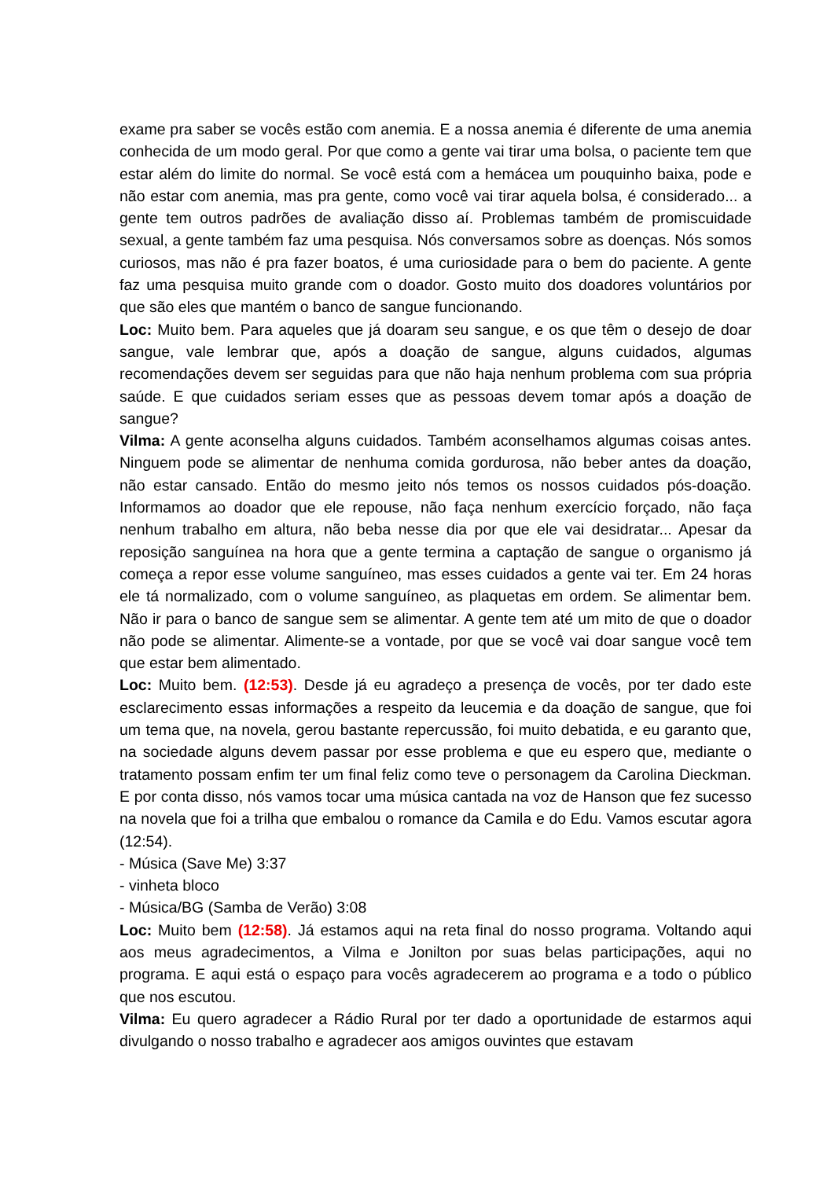exame pra saber se vocês estão com anemia. E a nossa anemia é diferente de uma anemia conhecida de um modo geral. Por que como a gente vai tirar uma bolsa, o paciente tem que estar além do limite do normal. Se você está com a hemácea um pouquinho baixa, pode e não estar com anemia, mas pra gente, como você vai tirar aquela bolsa, é considerado... a gente tem outros padrões de avaliação disso aí. Problemas também de promiscuidade sexual, a gente também faz uma pesquisa. Nós conversamos sobre as doenças. Nós somos curiosos, mas não é pra fazer boatos, é uma curiosidade para o bem do paciente. A gente faz uma pesquisa muito grande com o doador. Gosto muito dos doadores voluntários por que são eles que mantém o banco de sangue funcionando.
Loc: Muito bem. Para aqueles que já doaram seu sangue, e os que têm o desejo de doar sangue, vale lembrar que, após a doação de sangue, alguns cuidados, algumas recomendações devem ser seguidas para que não haja nenhum problema com sua própria saúde. E que cuidados seriam esses que as pessoas devem tomar após a doação de sangue?
Vilma: A gente aconselha alguns cuidados. Também aconselhamos algumas coisas antes. Ninguem pode se alimentar de nenhuma comida gordurosa, não beber antes da doação, não estar cansado. Então do mesmo jeito nós temos os nossos cuidados pós-doação. Informamos ao doador que ele repouse, não faça nenhum exercício forçado, não faça nenhum trabalho em altura, não beba nesse dia por que ele vai desidratar... Apesar da reposição sanguínea na hora que a gente termina a captação de sangue o organismo já começa a repor esse volume sanguíneo, mas esses cuidados a gente vai ter. Em 24 horas ele tá normalizado, com o volume sanguíneo, as plaquetas em ordem. Se alimentar bem. Não ir para o banco de sangue sem se alimentar. A gente tem até um mito de que o doador não pode se alimentar. Alimente-se a vontade, por que se você vai doar sangue você tem que estar bem alimentado.
Loc: Muito bem. (12:53). Desde já eu agradeço a presença de vocês, por ter dado este esclarecimento essas informações a respeito da leucemia e da doação de sangue, que foi um tema que, na novela, gerou bastante repercussão, foi muito debatida, e eu garanto que, na sociedade alguns devem passar por esse problema e que eu espero que, mediante o tratamento possam enfim ter um final feliz como teve o personagem da Carolina Dieckman. E por conta disso, nós vamos tocar uma música cantada na voz de Hanson que fez sucesso na novela que foi a trilha que embalou o romance da Camila e do Edu. Vamos escutar agora (12:54).
- Música (Save Me) 3:37
- vinheta bloco
- Música/BG (Samba de Verão) 3:08
Loc: Muito bem (12:58). Já estamos aqui na reta final do nosso programa. Voltando aqui aos meus agradecimentos, a Vilma e Jonilton por suas belas participações, aqui no programa. E aqui está o espaço para vocês agradecerem ao programa e a todo o público que nos escutou.
Vilma: Eu quero agradecer a Rádio Rural por ter dado a oportunidade de estarmos aqui divulgando o nosso trabalho e agradecer aos amigos ouvintes que estavam